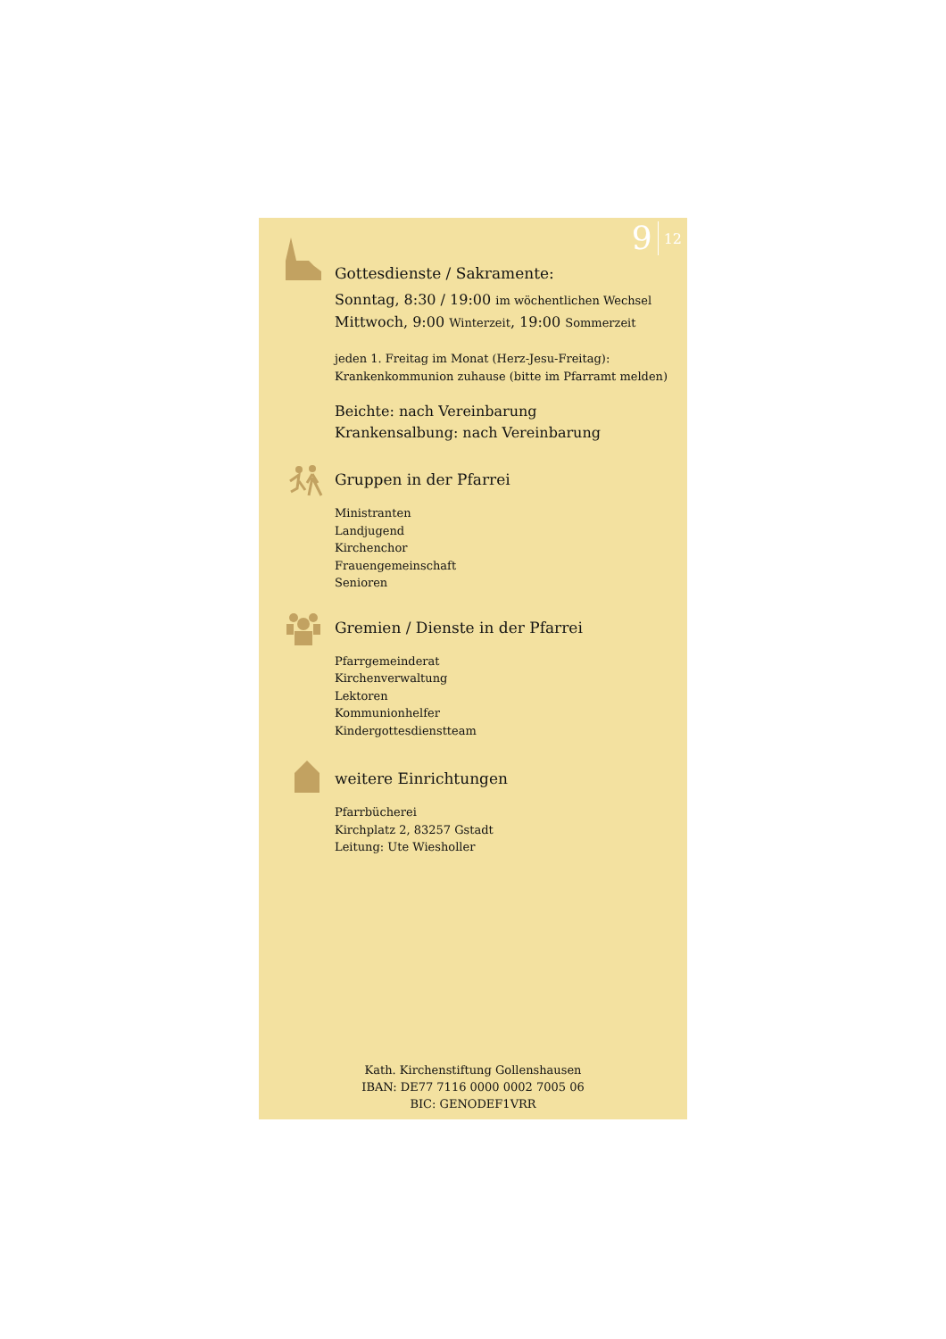9 12
Gottesdienste / Sakramente:
Sonntag, 8:30 / 19:00 im wöchentlichen Wechsel
Mittwoch, 9:00 Winterzeit, 19:00 Sommerzeit
jeden 1. Freitag im Monat (Herz-Jesu-Freitag):
Krankenkommunion zuhause (bitte im Pfarramt melden)
Beichte: nach Vereinbarung
Krankensalbung: nach Vereinbarung
Gruppen in der Pfarrei
Ministranten
Landjugend
Kirchenchor
Frauengemeinschaft
Senioren
Gremien / Dienste in der Pfarrei
Pfarrgemeinderat
Kirchenverwaltung
Lektoren
Kommunionhelfer
Kindergottesdienstteam
weitere Einrichtungen
Pfarrbücherei
Kirchplatz 2, 83257 Gstadt
Leitung: Ute Wiesholler
Kath. Kirchenstiftung Gollenshausen
IBAN: DE77 7116 0000 0002 7005 06
BIC: GENODEF1VRR